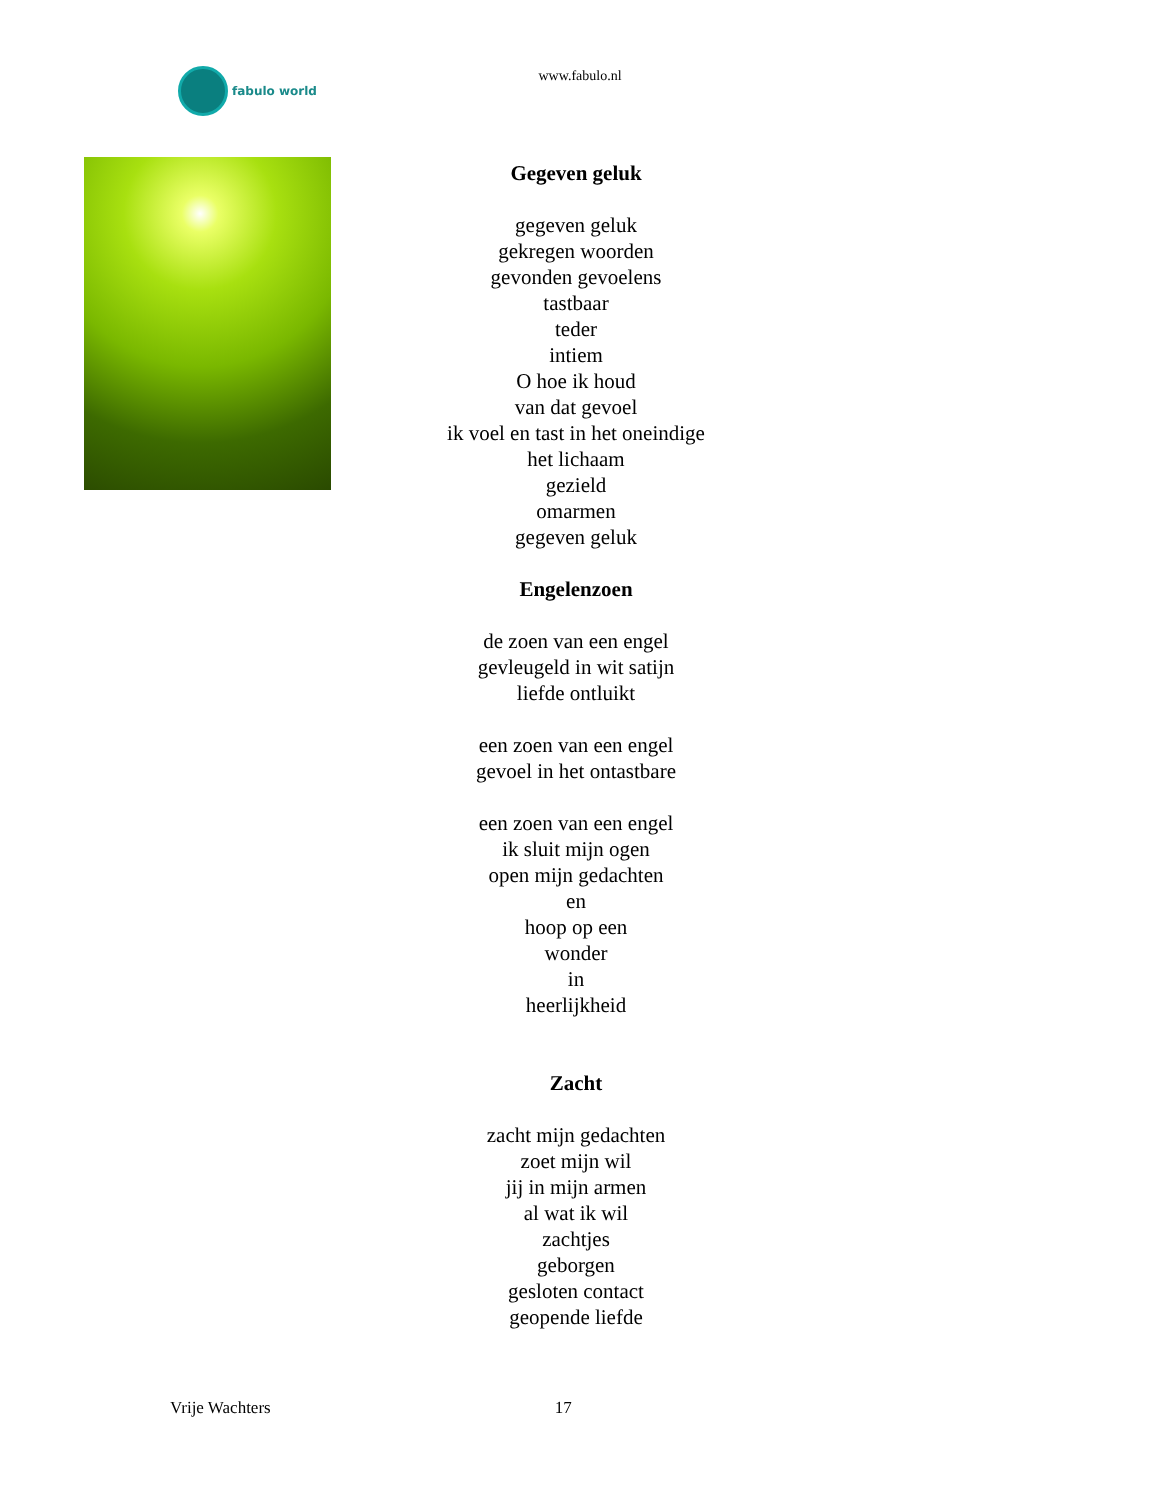fabulo world
www.fabulo.nl
Gegeven geluk
gegeven geluk
gekregen woorden
gevonden gevoelens
tastbaar
teder
intiem
O hoe ik houd
van dat gevoel
ik voel en tast in het oneindige
het lichaam
gezield
omarmen
gegeven geluk
Engelenzoen
de zoen van een engel
gevleugeld in wit satijn
liefde ontluikt
een zoen van een engel
gevoel in het ontastbare
een zoen van een engel
ik sluit mijn ogen
open mijn gedachten
en
hoop op een
wonder
in
heerlijkheid
Zacht
zacht mijn gedachten
zoet mijn wil
jij in mijn armen
al wat ik wil
zachtjes
geborgen
gesloten contact
geopende liefde
Vrije Wachters 17